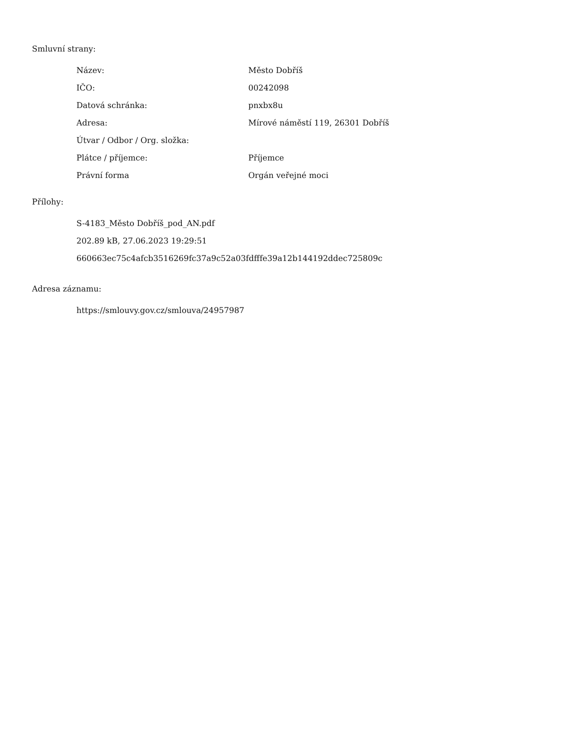Smluvní strany:
| Název: | Město Dobříš |
| IČO: | 00242098 |
| Datová schránka: | pnxbx8u |
| Adresa: | Mírové náměstí 119, 26301 Dobříš |
| Útvar / Odbor / Org. složka: | |
| Plátce / příjemce: | Příjemce |
| Právní forma | Orgán veřejné moci |
Přílohy:
S-4183_Město Dobříš_pod_AN.pdf
202.89 kB, 27.06.2023 19:29:51
660663ec75c4afcb3516269fc37a9c52a03fdfffe39a12b144192ddec725809c
Adresa záznamu:
https://smlouvy.gov.cz/smlouva/24957987